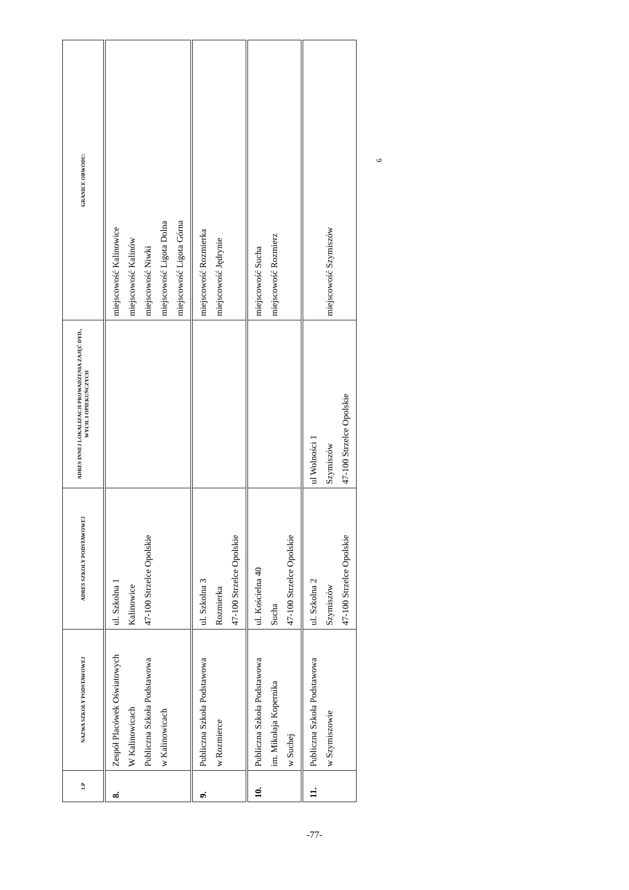| LP | NAZWA SZKOŁY PODSTAWOWEJ | ADRES SZKOŁY PODSTAWOWEJ | ADRES INNEJ LOKALIZACJI PROWADZENIA ZAJĘĆ DYD., WYCH. I OPIEKUŃCZYCH | GRANICE OBWODU: |
| --- | --- | --- | --- | --- |
| 8. | Zespół Placówek Oświatowych W Kalinowicach Publiczna Szkoła Podstawowa w Kalinowicach | ul. Szkolna 1 Kalinowice 47-100 Strzelce Opolskie | | miejscowość Kalinowice miejscowość Kalinów miejscowość Niwki miejscowość Ligota Dolna miejscowość Ligota Górna |
| 9. | Publiczna Szkoła Podstawowa w Rozmierce | ul. Szkolna 3 Rozmierka 47-100 Strzelce Opolskie | | miejscowość Rozmierka miejscowość Jędrynie |
| 10. | Publiczna Szkoła Podstawowa im. Mikołaja Kopernika w Suchej | ul. Kościelna 40 Sucha 47-100 Strzelce Opolskie | | miejscowość Sucha miejscowość Rozmierz |
| 11. | Publiczna Szkoła Podstawowa w Szymiszowie | ul. Szkolna 2 Szymiszów 47-100 Strzelce Opolskie | ul Wolności 1 Szymiszów 47-100 Strzelce Opolskie | miejscowość Szymiszów |
6
-77-